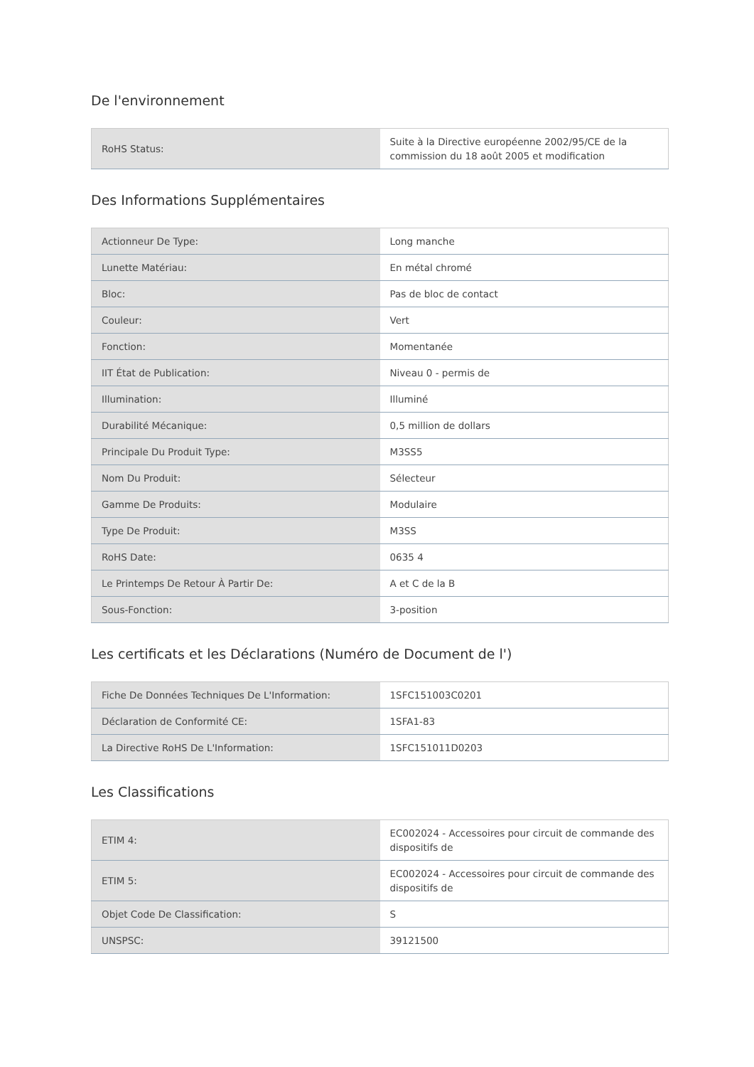De l'environnement
| RoHS Status: | Suite à la Directive européenne 2002/95/CE de la commission du 18 août 2005 et modification |
Des Informations Supplémentaires
| Actionneur De Type: | Long manche |
| Lunette Matériau: | En métal chromé |
| Bloc: | Pas de bloc de contact |
| Couleur: | Vert |
| Fonction: | Momentanée |
| IIT État de Publication: | Niveau 0 - permis de |
| Illumination: | Illuminé |
| Durabilité Mécanique: | 0,5 million de dollars |
| Principale Du Produit Type: | M3SS5 |
| Nom Du Produit: | Sélecteur |
| Gamme De Produits: | Modulaire |
| Type De Produit: | M3SS |
| RoHS Date: | 0635 4 |
| Le Printemps De Retour À Partir De: | A et C de la B |
| Sous-Fonction: | 3-position |
Les certificats et les Déclarations (Numéro de Document de l')
| Fiche De Données Techniques De L'Information: | 1SFC151003C0201 |
| Déclaration de Conformité CE: | 1SFA1-83 |
| La Directive RoHS De L'Information: | 1SFC151011D0203 |
Les Classifications
| ETIM 4: | EC002024 - Accessoires pour circuit de commande des dispositifs de |
| ETIM 5: | EC002024 - Accessoires pour circuit de commande des dispositifs de |
| Objet Code De Classification: | S |
| UNSPSC: | 39121500 |